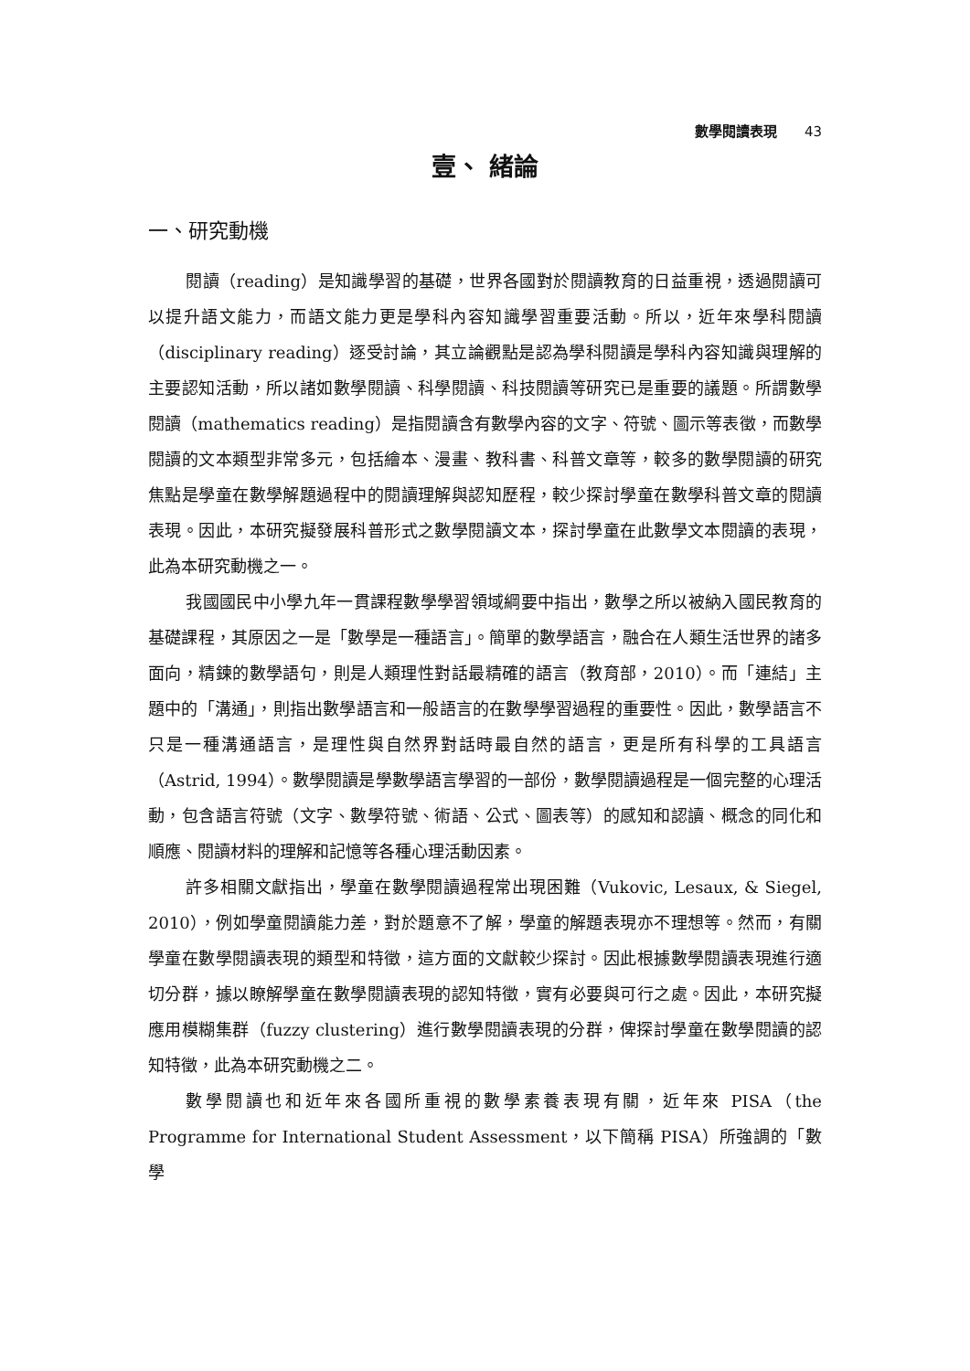數學閱讀表現 43
壹、 緒論
一、研究動機
閱讀（reading）是知識學習的基礎，世界各國對於閱讀教育的日益重視，透過閱讀可以提升語文能力，而語文能力更是學科內容知識學習重要活動。所以，近年來學科閱讀（disciplinary reading）逐受討論，其立論觀點是認為學科閱讀是學科內容知識與理解的主要認知活動，所以諸如數學閱讀、科學閱讀、科技閱讀等研究已是重要的議題。所謂數學閱讀（mathematics reading）是指閱讀含有數學內容的文字、符號、圖示等表徵，而數學閱讀的文本類型非常多元，包括繪本、漫畫、教科書、科普文章等，較多的數學閱讀的研究焦點是學童在數學解題過程中的閱讀理解與認知歷程，較少探討學童在數學科普文章的閱讀表現。因此，本研究擬發展科普形式之數學閱讀文本，探討學童在此數學文本閱讀的表現，此為本研究動機之一。
我國國民中小學九年一貫課程數學學習領域綱要中指出，數學之所以被納入國民教育的基礎課程，其原因之一是「數學是一種語言」。簡單的數學語言，融合在人類生活世界的諸多面向，精鍊的數學語句，則是人類理性對話最精確的語言（教育部，2010）。而「連結」主題中的「溝通」，則指出數學語言和一般語言的在數學學習過程的重要性。因此，數學語言不只是一種溝通語言，是理性與自然界對話時最自然的語言，更是所有科學的工具語言（Astrid, 1994）。數學閱讀是學數學語言學習的一部份，數學閱讀過程是一個完整的心理活動，包含語言符號（文字、數學符號、術語、公式、圖表等）的感知和認讀、概念的同化和順應、閱讀材料的理解和記憶等各種心理活動因素。
許多相關文獻指出，學童在數學閱讀過程常出現困難（Vukovic, Lesaux, & Siegel, 2010），例如學童閱讀能力差，對於題意不了解，學童的解題表現亦不理想等。然而，有關學童在數學閱讀表現的類型和特徵，這方面的文獻較少探討。因此根據數學閱讀表現進行適切分群，據以瞭解學童在數學閱讀表現的認知特徵，實有必要與可行之處。因此，本研究擬應用模糊集群（fuzzy clustering）進行數學閱讀表現的分群，俾探討學童在數學閱讀的認知特徵，此為本研究動機之二。
數學閱讀也和近年來各國所重視的數學素養表現有關，近年來 PISA（the Programme for International Student Assessment，以下簡稱 PISA）所強調的「數學